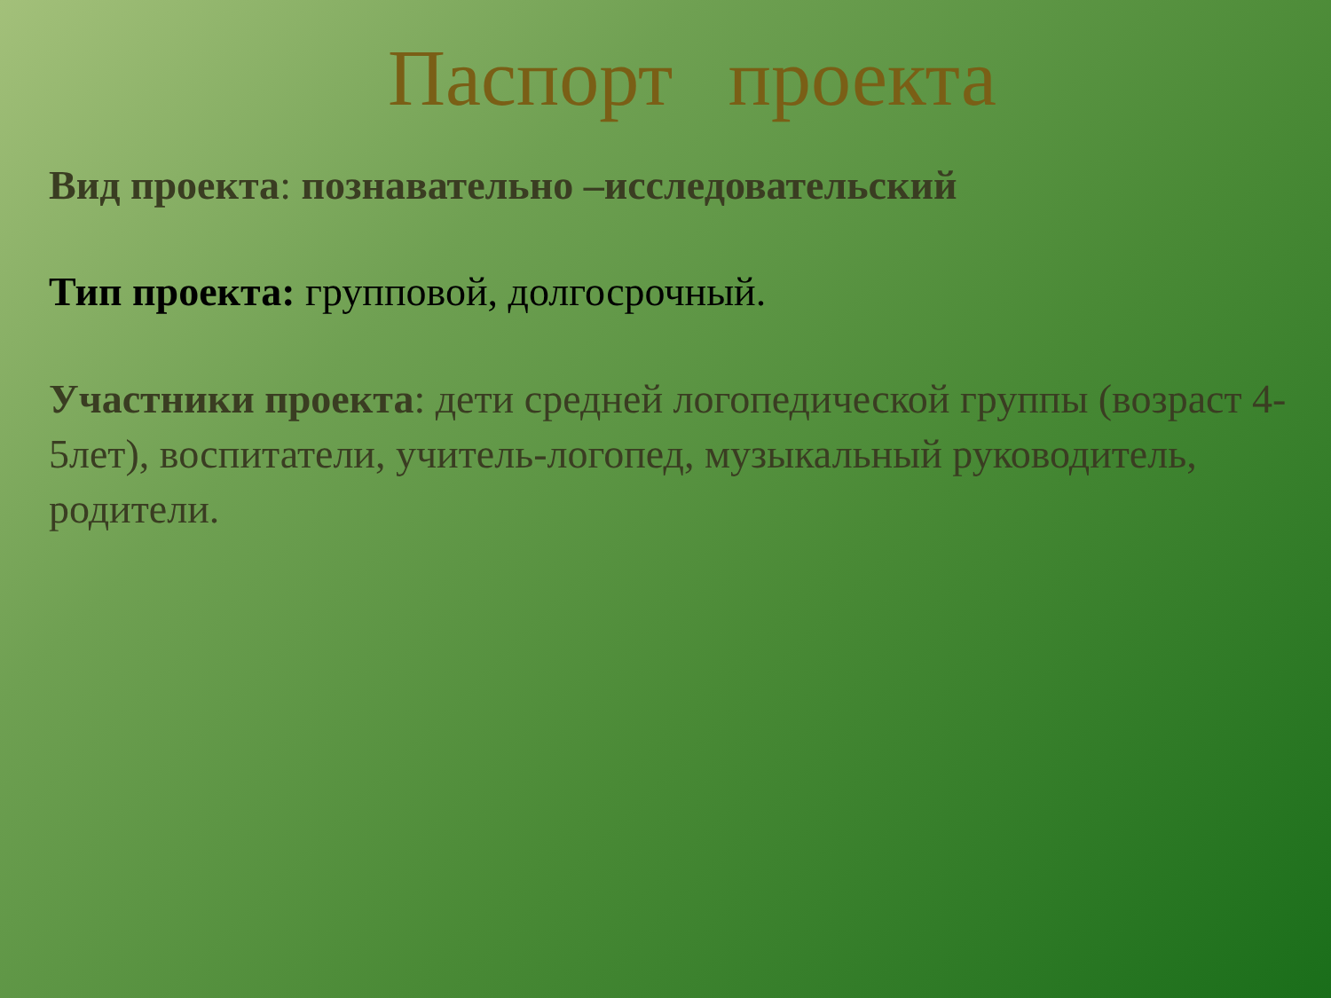Паспорт проекта
Вид проекта: познавательно –исследовательский
Тип проекта: групповой, долгосрочный.
Участники проекта: дети средней логопедической группы (возраст 4-5лет), воспитатели, учитель-логопед, музыкальный руководитель, родители.